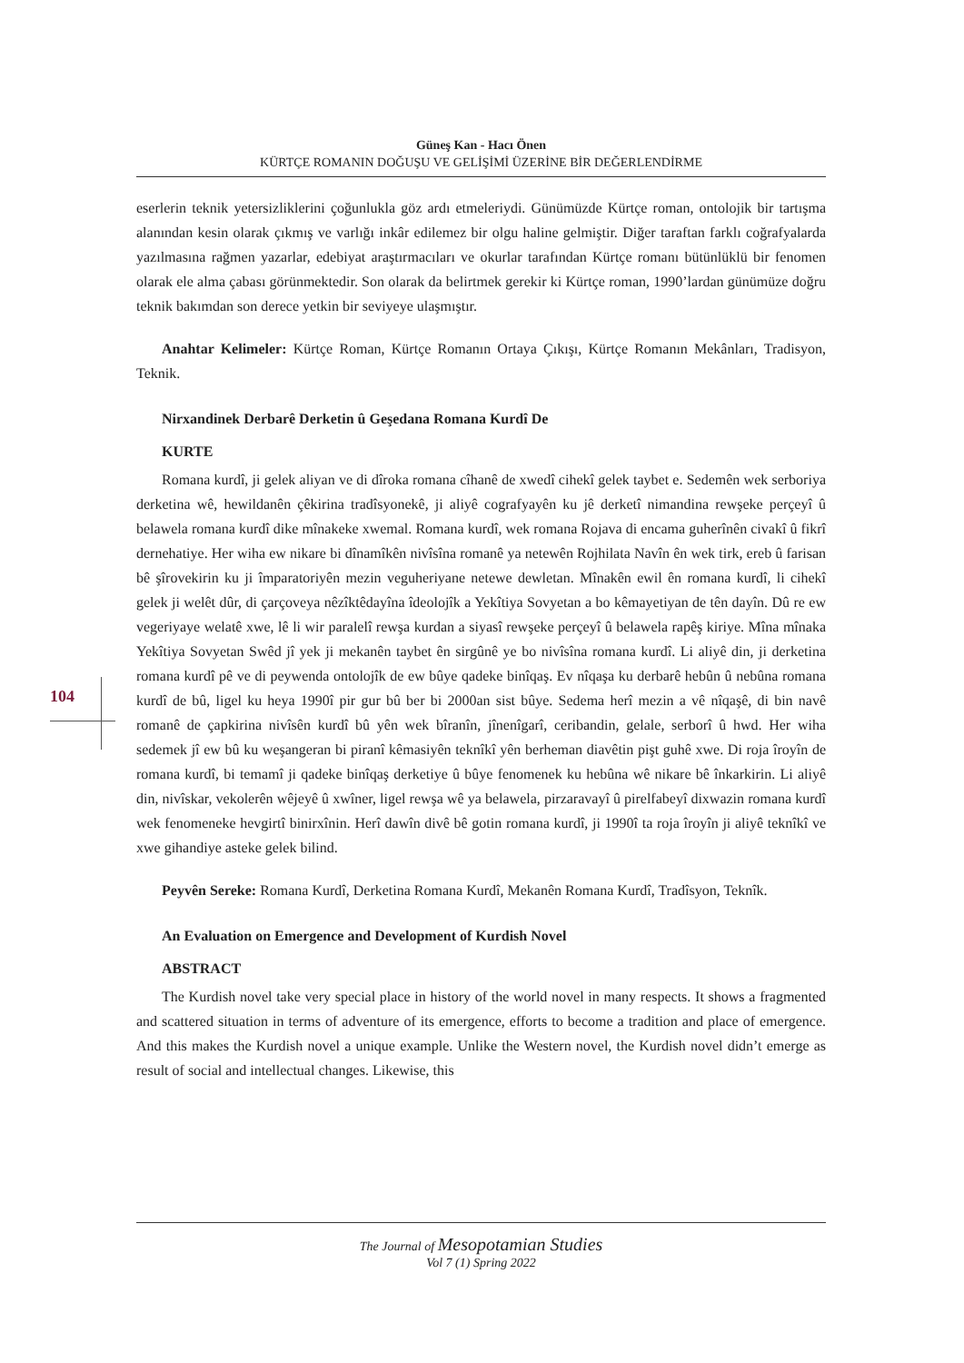104
Güneş Kan - Hacı Önen
KÜRTÇE ROMANIN DOĞUŞU VE GELİŞİMİ ÜZERİNE BİR DEĞERLENDİRME
eserlerin teknik yetersizliklerini çoğunlukla göz ardı etmeleriydi. Günümüzde Kürtçe roman, ontolojik bir tartışma alanından kesin olarak çıkmış ve varlığı inkâr edilemez bir olgu haline gelmiştir. Diğer taraftan farklı coğrafyalarda yazılmasına rağmen yazarlar, edebiyat araştırmacıları ve okurlar tarafından Kürtçe romanı bütünlüklü bir fenomen olarak ele alma çabası görünmektedir. Son olarak da belirtmek gerekir ki Kürtçe roman, 1990’lardan günümüze doğru teknik bakımdan son derece yetkin bir seviyeye ulaşmıştır.
Anahtar Kelimeler: Kürtçe Roman, Kürtçe Romanın Ortaya Çıkışı, Kürtçe Romanın Mekânları, Tradisyon, Teknik.
Nirxandinek Derbarê Derketin û Geşedana Romana Kurdî De
KURTE
Romana kurdî, ji gelek aliyan ve di dîroka romana cîhanê de xwedî cihekî gelek taybet e. Sedemên wek serboriya derketina wê, hewildanên çêkirina tradîsyonekê, ji aliyê cografyayên ku jê derketî nimandina rewşeke perçeyî û belawela romana kurdî dike mînakeke xwemal. Romana kurdî, wek romana Rojava di encama guherînên civakî û fikrî dernehatiye. Her wiha ew nikare bi dînamîkên nivîsîna romanê ya netewên Rojhilata Navîn ên wek tirk, ereb û farisan bê şîrovekirin ku ji împaratoriyên mezin veguheriyane netewe dewletan. Mînakên ewil ên romana kurdî, li cihekî gelek ji welêt dûr, di çarçoveya nêzîktêdayîna îdeolojîk a Yekîtiya Sovyetan a bo kêmayetiyan de tên dayîn. Dû re ew vegeriyaye welatê xwe, lê li wir paralelî rewşa kurdan a siyasî rewşeke perçeyî û belawela rapêş kiriye. Mîna mînaka Yekîtiya Sovyetan Swêd jî yek ji mekanên taybet ên sirgûnê ye bo nivîsîna romana kurdî. Li aliyê din, ji derketina romana kurdî pê ve di peywenda ontolojîk de ew bûye qadeke binîqaş. Ev nîqaşa ku derbarê hebûn û nebûna romana kurdî de bû, ligel ku heya 1990î pir gur bû ber bi 2000an sist bûye. Sedema herî mezin a vê nîqaşê, di bin navê romanê de çapkirina nivîsên kurdî bû yên wek bîranîn, jînenîgarî, ceribandin, gelale, serborî û hwd. Her wiha sedemek jî ew bû ku weşangeran bi piranî kêmasiyên teknîkî yên berheman diavêtin pişt guhê xwe. Di roja îroyîn de romana kurdî, bi temamî ji qadeke binîqaş derketiye û bûye fenomenek ku hebûna wê nikare bê înkarkirin. Li aliyê din, nivîskar, vekolerên wêjeyê û xwîner, ligel rewşa wê ya belawela, pirzaravayî û pirelfabeyî dixwazin romana kurdî wek fenomeneke hevgirtî binirxînin. Herî dawîn divê bê gotin romana kurdî, ji 1990î ta roja îroyîn ji aliyê teknîkî ve xwe gihandiye asteke gelek bilind.
Peyvên Sereke: Romana Kurdî, Derketina Romana Kurdî, Mekanên Romana Kurdî, Tradîsyon, Teknîk.
An Evaluation on Emergence and Development of Kurdish Novel
ABSTRACT
The Kurdish novel take very special place in history of the world novel in many respects. It shows a fragmented and scattered situation in terms of adventure of its emergence, efforts to become a tradition and place of emergence. And this makes the Kurdish novel a unique example. Unlike the Western novel, the Kurdish novel didn’t emerge as result of social and intellectual changes. Likewise, this
The Journal of Mesopotamian Studies
Vol 7 (1) Spring 2022